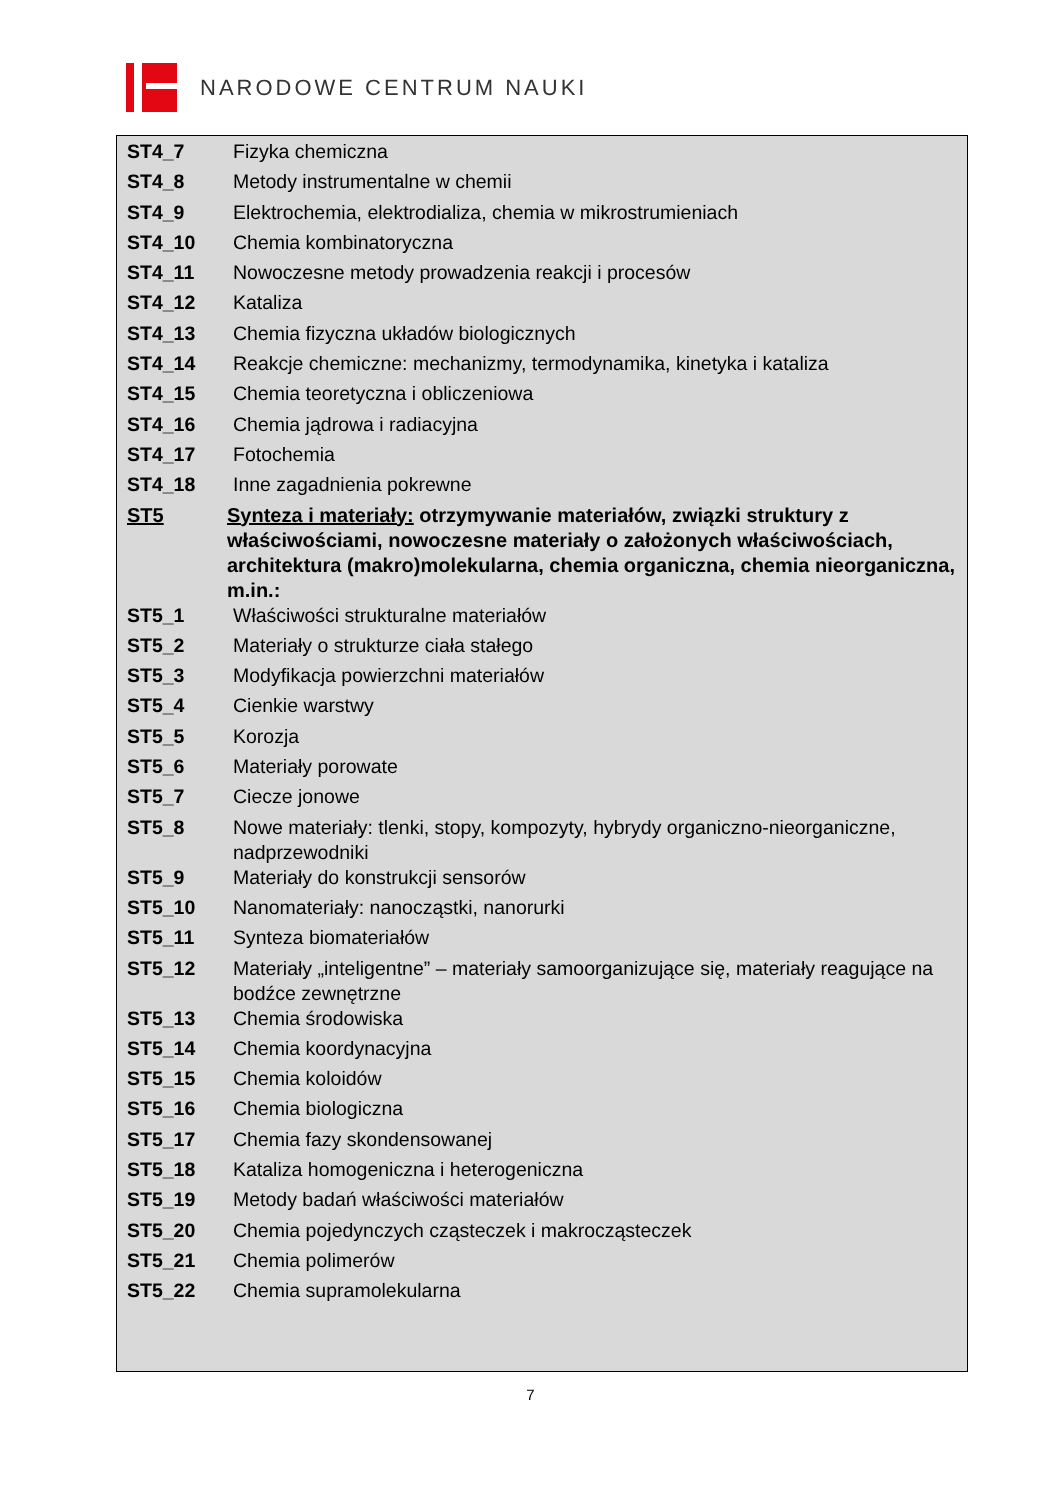NARODOWE CENTRUM NAUKI
| ST4_7 | Fizyka chemiczna |
| ST4_8 | Metody instrumentalne w chemii |
| ST4_9 | Elektrochemia, elektrodializa, chemia w mikrostrumieniach |
| ST4_10 | Chemia kombinatoryczna |
| ST4_11 | Nowoczesne metody prowadzenia reakcji i procesów |
| ST4_12 | Kataliza |
| ST4_13 | Chemia fizyczna układów biologicznych |
| ST4_14 | Reakcje chemiczne: mechanizmy, termodynamika, kinetyka i kataliza |
| ST4_15 | Chemia teoretyczna i obliczeniowa |
| ST4_16 | Chemia jądrowa i radiacyjna |
| ST4_17 | Fotochemia |
| ST4_18 | Inne zagadnienia pokrewne |
| ST5 | Synteza i materiały: otrzymywanie materiałów, związki struktury z właściwościami, nowoczesne materiały o założonych właściwościach, architektura (makro)molekularna, chemia organiczna, chemia nieorganiczna, m.in.: |
| ST5_1 | Właściwości strukturalne materiałów |
| ST5_2 | Materiały o strukturze ciała stałego |
| ST5_3 | Modyfikacja powierzchni materiałów |
| ST5_4 | Cienkie warstwy |
| ST5_5 | Korozja |
| ST5_6 | Materiały porowate |
| ST5_7 | Ciecze jonowe |
| ST5_8 | Nowe materiały: tlenki, stopy, kompozyty, hybrydy organiczno-nieorganiczne, nadprzewodniki |
| ST5_9 | Materiały do konstrukcji sensorów |
| ST5_10 | Nanomateriały: nanocząstki, nanorurki |
| ST5_11 | Synteza biomateriałów |
| ST5_12 | Materiały „inteligentne” – materiały samoorganizujące się, materiały reagujące na bodźce zewnętrzne |
| ST5_13 | Chemia środowiska |
| ST5_14 | Chemia koordynacyjna |
| ST5_15 | Chemia koloidów |
| ST5_16 | Chemia biologiczna |
| ST5_17 | Chemia fazy skondensowanej |
| ST5_18 | Kataliza homogeniczna i heterogeniczna |
| ST5_19 | Metody badań właściwości materiałów |
| ST5_20 | Chemia pojedynczych cząsteczek i makrocząsteczek |
| ST5_21 | Chemia polimerów |
| ST5_22 | Chemia supramolekularna |
7